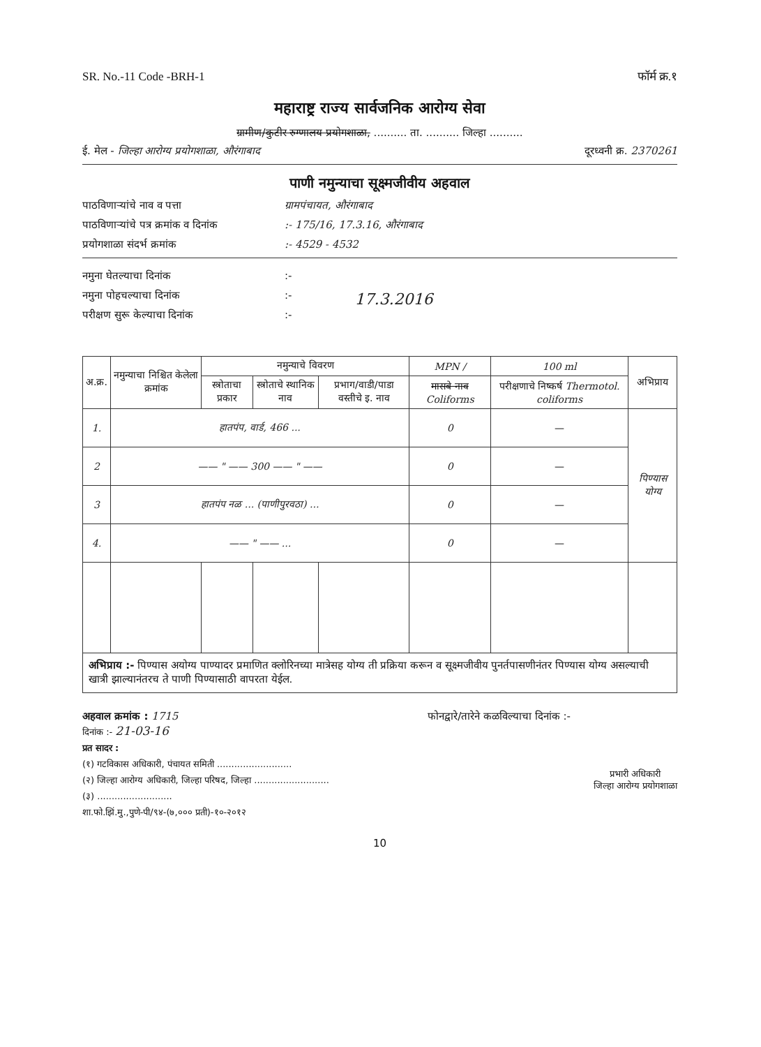SR. No.-11 Code -BRH-1 फॉर्म क्र.१
महाराष्ट्र राज्य सार्वजनिक आरोग्य सेवा
ग्रामीण/कुटीर रुग्णालय प्रयोगशाळा, .......... ता. .......... जिल्हा ..........
ई. मेल - जिल्हा आरोग्य प्रयोगशाळा, औरंगाबाद दूरध्वनी क्र. 2370261
पाणी नमुन्याचा सूक्ष्मजीवीय अहवाल
पाठविणाऱ्यांचे नाव व पत्ता ग्रामपंचायत, औरंगाबाद
पाठविणाऱ्यांचे पत्र क्रमांक व दिनांक:- 175/16, 17.3.16, औरंगाबाद
प्रयोगशाळा संदर्भ क्रमांक:- 4529 - 4532
नमुना घेतल्याचा दिनांक:-
नमुना पोहचल्याचा दिनांक:-
परीक्षण सुरू केल्याचा दिनांक:-
17.3.2016
| अ.क्र. | नमुन्याचा निश्चित केलेला क्रमांक | नमुन्याचे विवरण | | | MPN / | 100 ml | अभिप्राय |
| --- | --- | --- | --- | --- | --- | --- | --- |
| | | स्त्रोताचा प्रकार | स्त्रोताचे स्थानिक नाव | प्रभाग/वाडी/पाडा वस्तीचे इ. नाव | मासबे नाव Coliforms | परीक्षणाचे निष्कर्ष Thermotol. coliforms | |
| 1. | हातपंप, वार्ड, 466 ... | | | | 0 | — | पिण्यास योग्य |
| 2 | —— " —— 300 —— " —— | | | | 0 | — | |
| 3 | हातपंप नळ ... (पाणीपुरवठा) ... | | | | 0 | — | |
| 4. | —— " —— ... | | | | 0 | — | |
अभिप्राय :- पिण्यास अयोग्य पाण्यादर प्रमाणित क्लोरिनच्या मात्रेसह योग्य ती प्रक्रिया करून व सूक्ष्मजीवीय पुनर्तपासणीनंतर पिण्यास योग्य असल्याची खात्री झाल्यानंतरच ते पाणी पिण्यासाठी वापरता येईल.
अहवाल क्रमांक : 1715 फोनद्वारे/तारेने कळविल्याचा दिनांक :-
दिनांक :- 21-03-16
प्रत सादर :
(१) गटविकास अधिकारी, पंचायत समिती ..........................
(२) जिल्हा आरोग्य अधिकारी, जिल्हा परिषद, जिल्हा ..........................
(३) ..........................
शा.फो.झिं.मु.,पुणे-पी/९४-(७,००० प्रती)-१०-२०१२
प्रभारी अधिकारी
जिल्हा आरोग्य प्रयोगशाळा
10